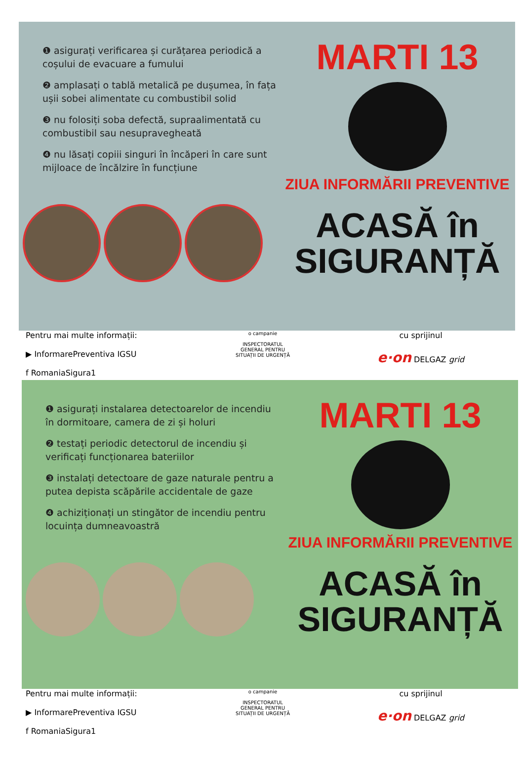❶ asigurați verificarea și curățarea periodică a coșului de evacuare a fumului
❷ amplasați o tablă metalică pe dușumea, în fața ușii sobei alimentate cu combustibil solid
❸ nu folosiți soba defectă, supraalimentată cu combustibil sau nesupravegheată
❹ nu lăsați copiii singuri în încăperi în care sunt mijloace de încălzire în funcțiune
MARTI 13
ZIUA INFORMĂRII PREVENTIVE
ACASĂ în
SIGURANȚĂ
Pentru mai multe informații:
▶ InformarePreventiva IGSU
f RomaniaSigura1
o campanie
INSPECTORATUL
GENERAL PENTRU
SITUAȚII DE URGENȚĂ
cu sprijinul
e·on DELGAZ grid
❶ asigurați instalarea detectoarelor de incendiu în dormitoare, camera de zi și holuri
❷ testați periodic detectorul de incendiu și verificați funcționarea bateriilor
❸ instalați detectoare de gaze naturale pentru a putea depista scăpările accidentale de gaze
❹ achiziționați un stingător de incendiu pentru locuința dumneavoastră
MARTI 13
ZIUA INFORMĂRII PREVENTIVE
ACASĂ în
SIGURANȚĂ
Pentru mai multe informații:
▶ InformarePreventiva IGSU
f RomaniaSigura1
o campanie
INSPECTORATUL
GENERAL PENTRU
SITUAȚII DE URGENȚĂ
cu sprijinul
e·on DELGAZ grid